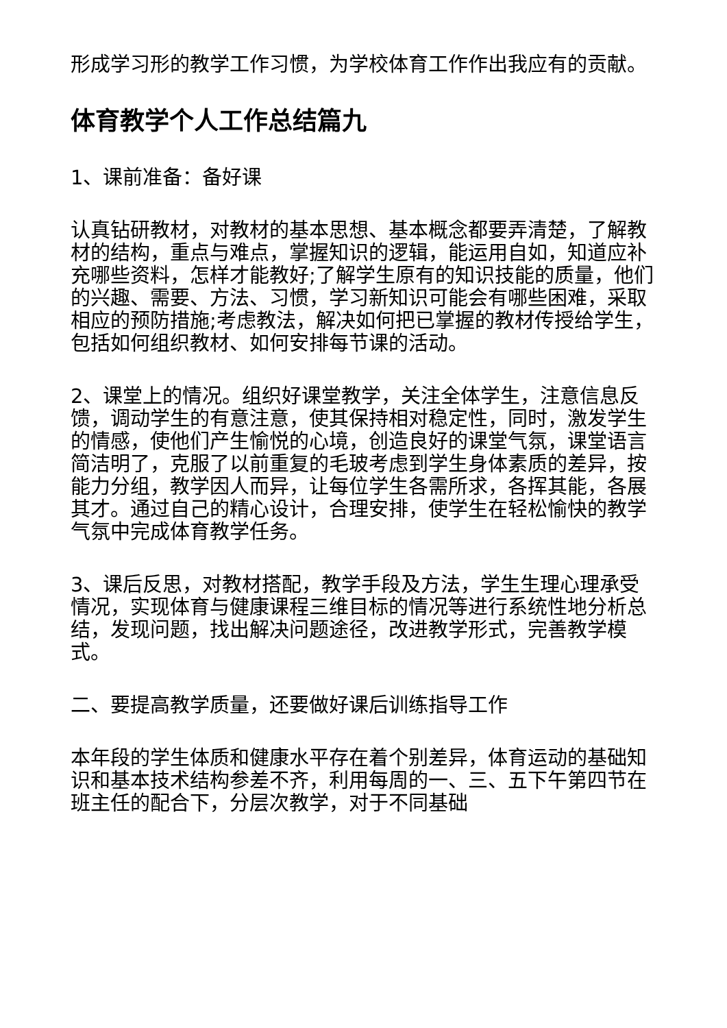形成学习形的教学工作习惯，为学校体育工作作出我应有的贡献。
体育教学个人工作总结篇九
1、课前准备：备好课
认真钻研教材，对教材的基本思想、基本概念都要弄清楚，了解教材的结构，重点与难点，掌握知识的逻辑，能运用自如，知道应补充哪些资料，怎样才能教好;了解学生原有的知识技能的质量，他们的兴趣、需要、方法、习惯，学习新知识可能会有哪些困难，采取相应的预防措施;考虑教法，解决如何把已掌握的教材传授给学生，包括如何组织教材、如何安排每节课的活动。
2、课堂上的情况。组织好课堂教学，关注全体学生，注意信息反馈，调动学生的有意注意，使其保持相对稳定性，同时，激发学生的情感，使他们产生愉悦的心境，创造良好的课堂气氛，课堂语言简洁明了，克服了以前重复的毛玻考虑到学生身体素质的差异，按能力分组，教学因人而异，让每位学生各需所求，各挥其能，各展其才。通过自己的精心设计，合理安排，使学生在轻松愉快的教学气氛中完成体育教学任务。
3、课后反思，对教材搭配，教学手段及方法，学生生理心理承受情况，实现体育与健康课程三维目标的情况等进行系统性地分析总结，发现问题，找出解决问题途径，改进教学形式，完善教学模式。
二、要提高教学质量，还要做好课后训练指导工作
本年段的学生体质和健康水平存在着个别差异，体育运动的基础知识和基本技术结构参差不齐，利用每周的一、三、五下午第四节在班主任的配合下，分层次教学，对于不同基础